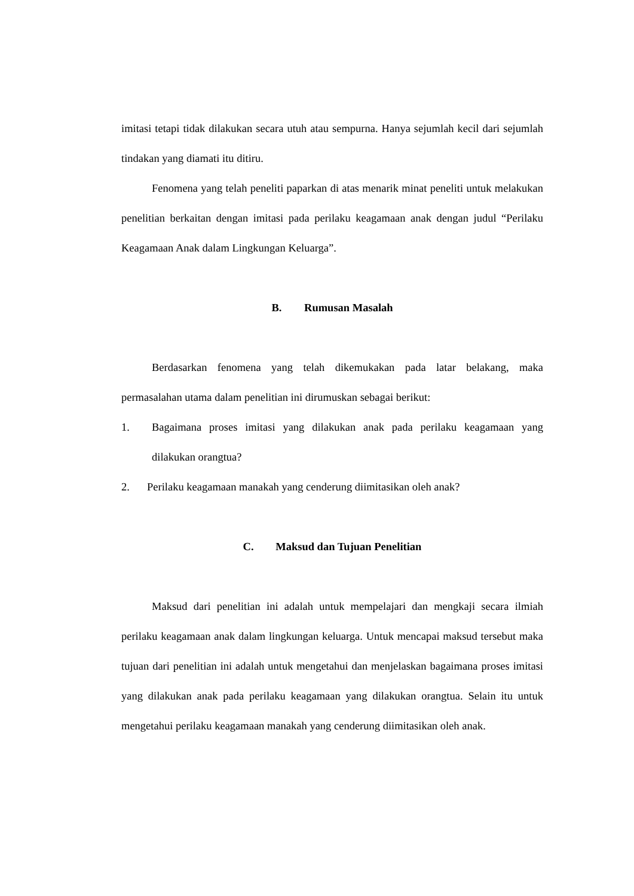imitasi tetapi tidak dilakukan secara utuh atau sempurna. Hanya sejumlah kecil dari sejumlah tindakan yang diamati itu ditiru.
Fenomena yang telah peneliti paparkan di atas menarik minat peneliti untuk melakukan penelitian berkaitan dengan imitasi pada perilaku keagamaan anak dengan judul “Perilaku Keagamaan Anak dalam Lingkungan Keluarga”.
B. Rumusan Masalah
Berdasarkan fenomena yang telah dikemukakan pada latar belakang, maka permasalahan utama dalam penelitian ini dirumuskan sebagai berikut:
1. Bagaimana proses imitasi yang dilakukan anak pada perilaku keagamaan yang dilakukan orangtua?
2. Perilaku keagamaan manakah yang cenderung diimitasikan oleh anak?
C. Maksud dan Tujuan Penelitian
Maksud dari penelitian ini adalah untuk mempelajari dan mengkaji secara ilmiah perilaku keagamaan anak dalam lingkungan keluarga. Untuk mencapai maksud tersebut maka tujuan dari penelitian ini adalah untuk mengetahui dan menjelaskan bagaimana proses imitasi yang dilakukan anak pada perilaku keagamaan yang dilakukan orangtua. Selain itu untuk mengetahui perilaku keagamaan manakah yang cenderung diimitasikan oleh anak.